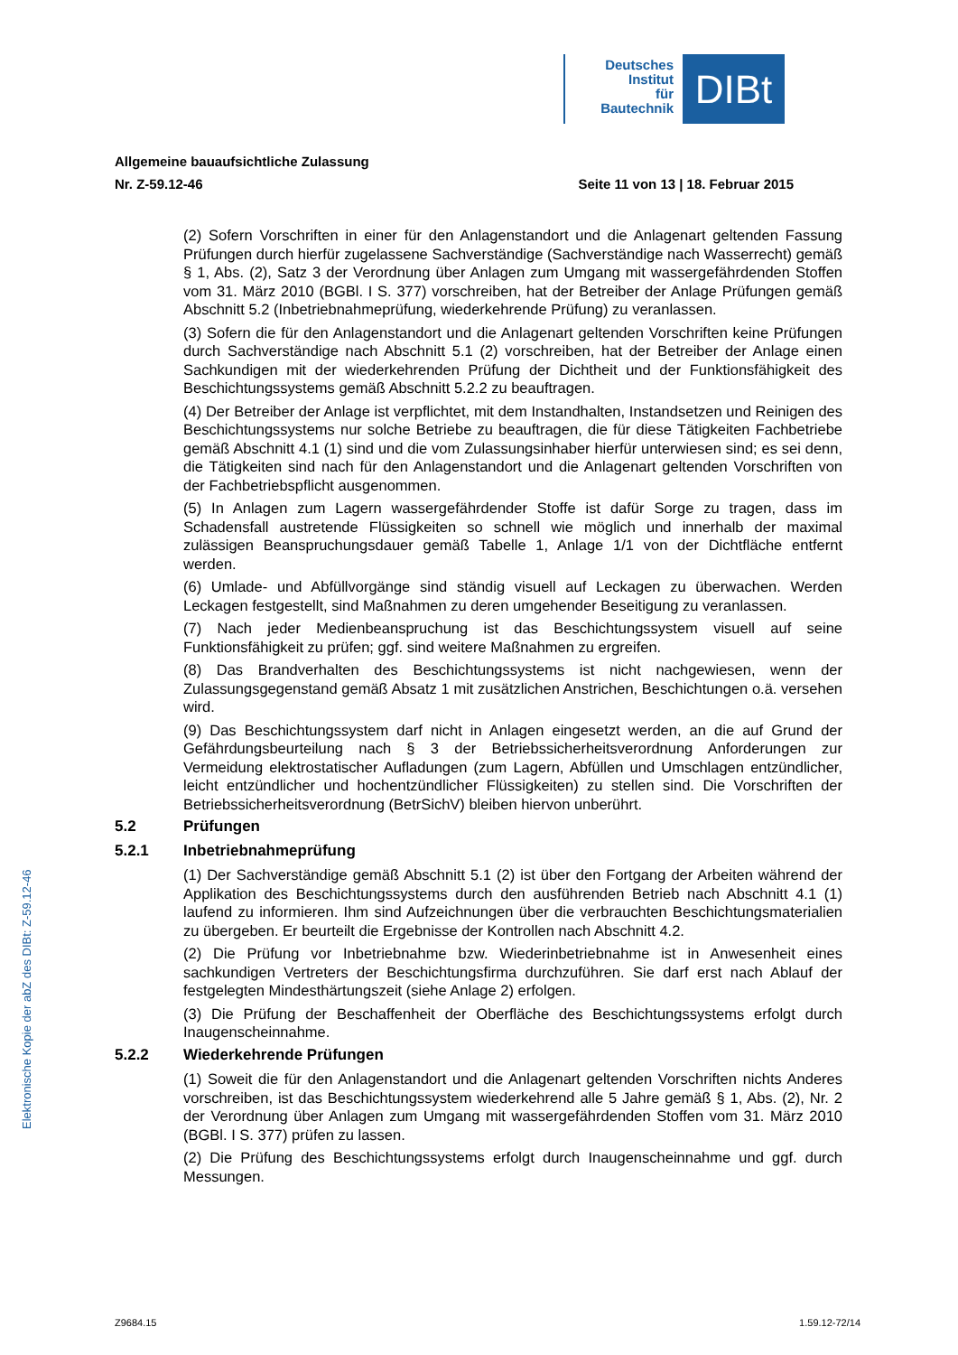Deutsches
Institut
für
Bautechnik
DIBt
Allgemeine bauaufsichtliche Zulassung
Nr. Z-59.12-46 Seite 11 von 13 | 18. Februar 2015
(2) Sofern Vorschriften in einer für den Anlagenstandort und die Anlagenart geltenden Fassung Prüfungen durch hierfür zugelassene Sachverständige (Sachverständige nach Wasserrecht) gemäß § 1, Abs. (2), Satz 3 der Verordnung über Anlagen zum Umgang mit wassergefährdenden Stoffen vom 31. März 2010 (BGBl. I S. 377) vorschreiben, hat der Betreiber der Anlage Prüfungen gemäß Abschnitt 5.2 (Inbetriebnahmeprüfung, wiederkehrende Prüfung) zu veranlassen.
(3) Sofern die für den Anlagenstandort und die Anlagenart geltenden Vorschriften keine Prüfungen durch Sachverständige nach Abschnitt 5.1 (2) vorschreiben, hat der Betreiber der Anlage einen Sachkundigen mit der wiederkehrenden Prüfung der Dichtheit und der Funktionsfähigkeit des Beschichtungssystems gemäß Abschnitt 5.2.2 zu beauftragen.
(4) Der Betreiber der Anlage ist verpflichtet, mit dem Instandhalten, Instandsetzen und Reinigen des Beschichtungssystems nur solche Betriebe zu beauftragen, die für diese Tätigkeiten Fachbetriebe gemäß Abschnitt 4.1 (1) sind und die vom Zulassungsinhaber hierfür unterwiesen sind; es sei denn, die Tätigkeiten sind nach für den Anlagenstandort und die Anlagenart geltenden Vorschriften von der Fachbetriebspflicht ausgenommen.
(5) In Anlagen zum Lagern wassergefährdender Stoffe ist dafür Sorge zu tragen, dass im Schadensfall austretende Flüssigkeiten so schnell wie möglich und innerhalb der maximal zulässigen Beanspruchungsdauer gemäß Tabelle 1, Anlage 1/1 von der Dichtfläche entfernt werden.
(6) Umlade- und Abfüllvorgänge sind ständig visuell auf Leckagen zu überwachen. Werden Leckagen festgestellt, sind Maßnahmen zu deren umgehender Beseitigung zu veranlassen.
(7) Nach jeder Medienbeanspruchung ist das Beschichtungssystem visuell auf seine Funktionsfähigkeit zu prüfen; ggf. sind weitere Maßnahmen zu ergreifen.
(8) Das Brandverhalten des Beschichtungssystems ist nicht nachgewiesen, wenn der Zulassungsgegenstand gemäß Absatz 1 mit zusätzlichen Anstrichen, Beschichtungen o.ä. versehen wird.
(9) Das Beschichtungssystem darf nicht in Anlagen eingesetzt werden, an die auf Grund der Gefährdungsbeurteilung nach § 3 der Betriebssicherheitsverordnung Anforderungen zur Vermeidung elektrostatischer Aufladungen (zum Lagern, Abfüllen und Umschlagen entzündlicher, leicht entzündlicher und hochentzündlicher Flüssigkeiten) zu stellen sind. Die Vorschriften der Betriebssicherheitsverordnung (BetrSichV) bleiben hiervon unberührt.
5.2 Prüfungen
5.2.1 Inbetriebnahmeprüfung
(1) Der Sachverständige gemäß Abschnitt 5.1 (2) ist über den Fortgang der Arbeiten während der Applikation des Beschichtungssystems durch den ausführenden Betrieb nach Abschnitt 4.1 (1) laufend zu informieren. Ihm sind Aufzeichnungen über die verbrauchten Beschichtungsmaterialien zu übergeben. Er beurteilt die Ergebnisse der Kontrollen nach Abschnitt 4.2.
(2) Die Prüfung vor Inbetriebnahme bzw. Wiederinbetriebnahme ist in Anwesenheit eines sachkundigen Vertreters der Beschichtungsfirma durchzuführen. Sie darf erst nach Ablauf der festgelegten Mindesthärtungszeit (siehe Anlage 2) erfolgen.
(3) Die Prüfung der Beschaffenheit der Oberfläche des Beschichtungssystems erfolgt durch Inaugenscheinnahme.
5.2.2 Wiederkehrende Prüfungen
(1) Soweit die für den Anlagenstandort und die Anlagenart geltenden Vorschriften nichts Anderes vorschreiben, ist das Beschichtungssystem wiederkehrend alle 5 Jahre gemäß § 1, Abs. (2), Nr. 2 der Verordnung über Anlagen zum Umgang mit wassergefährdenden Stoffen vom 31. März 2010 (BGBl. I S. 377) prüfen zu lassen.
(2) Die Prüfung des Beschichtungssystems erfolgt durch Inaugenscheinnahme und ggf. durch Messungen.
Elektronische Kopie der abZ des DIBt: Z-59.12-46
Z9684.15 1.59.12-72/14